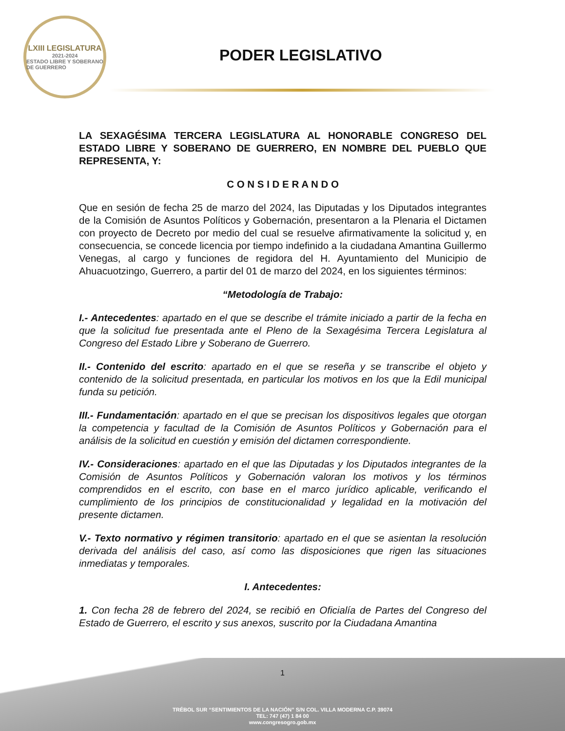LXIII LEGISLATURA
2021-2024
ESTADO LIBRE Y SOBERANO DE GUERRERO
PODER LEGISLATIVO
LA SEXAGÉSIMA TERCERA LEGISLATURA AL HONORABLE CONGRESO DEL ESTADO LIBRE Y SOBERANO DE GUERRERO, EN NOMBRE DEL PUEBLO QUE REPRESENTA, Y:
C O N S I D E R A N D O
Que en sesión de fecha 25 de marzo del 2024, las Diputadas y los Diputados integrantes de la Comisión de Asuntos Políticos y Gobernación, presentaron a la Plenaria el Dictamen con proyecto de Decreto por medio del cual se resuelve afirmativamente la solicitud y, en consecuencia, se concede licencia por tiempo indefinido a la ciudadana Amantina Guillermo Venegas, al cargo y funciones de regidora del H. Ayuntamiento del Municipio de Ahuacuotzingo, Guerrero, a partir del 01 de marzo del 2024, en los siguientes términos:
“Metodología de Trabajo:
I.- Antecedentes: apartado en el que se describe el trámite iniciado a partir de la fecha en que la solicitud fue presentada ante el Pleno de la Sexagésima Tercera Legislatura al Congreso del Estado Libre y Soberano de Guerrero.
II.- Contenido del escrito: apartado en el que se reseña y se transcribe el objeto y contenido de la solicitud presentada, en particular los motivos en los que la Edil municipal funda su petición.
III.- Fundamentación: apartado en el que se precisan los dispositivos legales que otorgan la competencia y facultad de la Comisión de Asuntos Políticos y Gobernación para el análisis de la solicitud en cuestión y emisión del dictamen correspondiente.
IV.- Consideraciones: apartado en el que las Diputadas y los Diputados integrantes de la Comisión de Asuntos Políticos y Gobernación valoran los motivos y los términos comprendidos en el escrito, con base en el marco jurídico aplicable, verificando el cumplimiento de los principios de constitucionalidad y legalidad en la motivación del presente dictamen.
V.- Texto normativo y régimen transitorio: apartado en el que se asientan la resolución derivada del análisis del caso, así como las disposiciones que rigen las situaciones inmediatas y temporales.
I. Antecedentes:
1. Con fecha 28 de febrero del 2024, se recibió en Oficialía de Partes del Congreso del Estado de Guerrero, el escrito y sus anexos, suscrito por la Ciudadana Amantina
1
TRÉBOL SUR “SENTIMIENTOS DE LA NACIÓN” S/N COL. VILLA MODERNA C.P. 39074
TEL: 747 (47) 1 84 00
www.congresogro.gob.mx